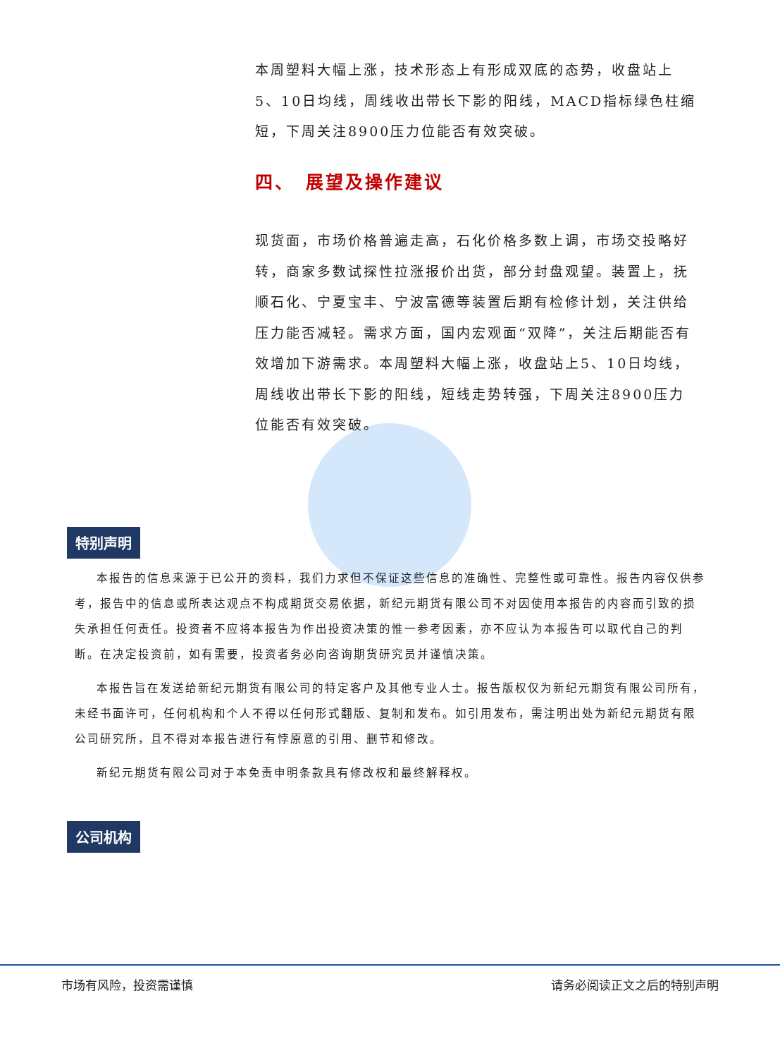本周塑料大幅上涨，技术形态上有形成双底的态势，收盘站上5、10日均线，周线收出带长下影的阳线，MACD指标绿色柱缩短，下周关注8900压力位能否有效突破。
四、　展望及操作建议
现货面，市场价格普遍走高，石化价格多数上调，市场交投略好转，商家多数试探性拉涨报价出货，部分封盘观望。装置上，抚顺石化、宁夏宝丰、宁波富德等装置后期有检修计划，关注供给压力能否减轻。需求方面，国内宏观面“双降”，关注后期能否有效增加下游需求。本周塑料大幅上涨，收盘站上5、10日均线，周线收出带长下影的阳线，短线走势转强，下周关注8900压力位能否有效突破。
特别声明
本报告的信息来源于已公开的资料，我们力求但不保证这些信息的准确性、完整性或可靠性。报告内容仅供参考，报告中的信息或所表达观点不构成期货交易依据，新纪元期货有限公司不对因使用本报告的内容而引致的损失承担任何责任。投资者不应将本报告为作出投资决策的惟一参考因素，亦不应认为本报告可以取代自己的判断。在决定投资前，如有需要，投资者务必向咨询期货研究员并谨慎决策。
本报告旨在发送给新纪元期货有限公司的特定客户及其他专业人士。报告版权仅为新纪元期货有限公司所有，未经书面许可，任何机构和个人不得以任何形式翻版、复制和发布。如引用发布，需注明出处为新纪元期货有限公司研究所，且不得对本报告进行有悖原意的引用、删节和修改。
新纪元期货有限公司对于本免责申明条款具有修改权和最终解释权。
公司机构
市场有风险，投资需谨慎 请务必阅读正文之后的特别声明